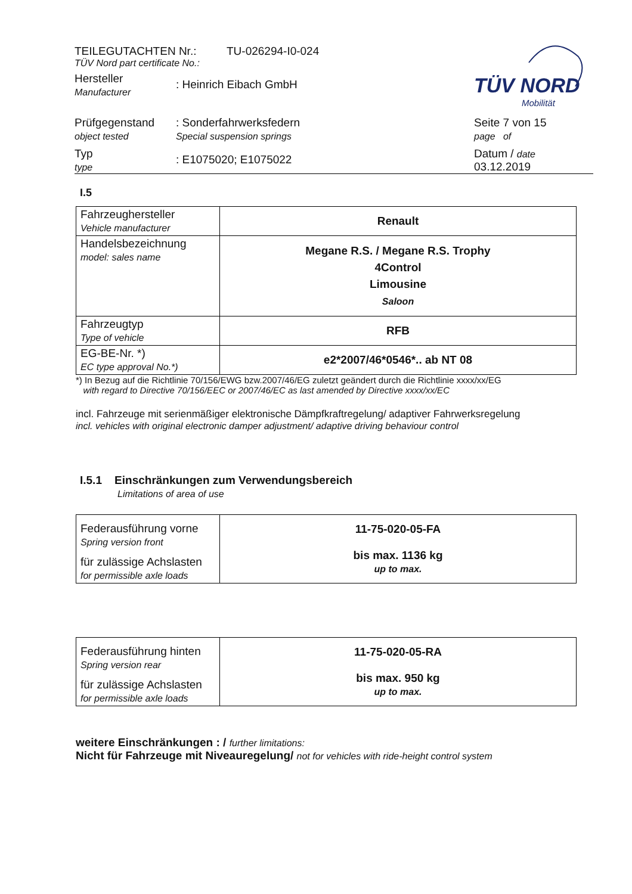TÜV NORD
Mobilität
TEILEGUTACHTEN Nr.: TU-026294-I0-024
TÜV Nord part certificate No.:
Hersteller
Manufacturer: Heinrich Eibach GmbH
Prüfgegenstand
object tested: Sonderfahrwerksfedern
Special suspension springs Seite 7 von 15
page of
Typ
type: E1075020; E1075022 Datum / date
03.12.2019
I.5
| Fahrzeughersteller Vehicle manufacturer | Renault |
| Handelsbezeichnung model: sales name | Megane R.S. / Megane R.S. Trophy 4Control Limousine Saloon |
| Fahrzeugtyp Type of vehicle | RFB |
| EG-BE-Nr. *) EC type approval No.*) | e2*2007/46*0546*.. ab NT 08 |
*) In Bezug auf die Richtlinie 70/156/EWG bzw.2007/46/EG zuletzt geändert durch die Richtlinie xxxx/xx/EG
with regard to Directive 70/156/EEC or 2007/46/EC as last amended by Directive xxxx/xx/EC
incl. Fahrzeuge mit serienmäßiger elektronische Dämpfkraftregelung/ adaptiver Fahrwerksregelung
incl. vehicles with original electronic damper adjustment/ adaptive driving behaviour control
I.5.1 Einschränkungen zum Verwendungsbereich
Limitations of area of use
| Federausführung vorne Spring version front für zulässige Achslasten for permissible axle loads | 11-75-020-05-FA bis max. 1136 kg up to max. |
| Federausführung hinten Spring version rear für zulässige Achslasten for permissible axle loads | 11-75-020-05-RA bis max. 950 kg up to max. |
weitere Einschränkungen : / further limitations:
Nicht für Fahrzeuge mit Niveauregelung/ not for vehicles with ride-height control system